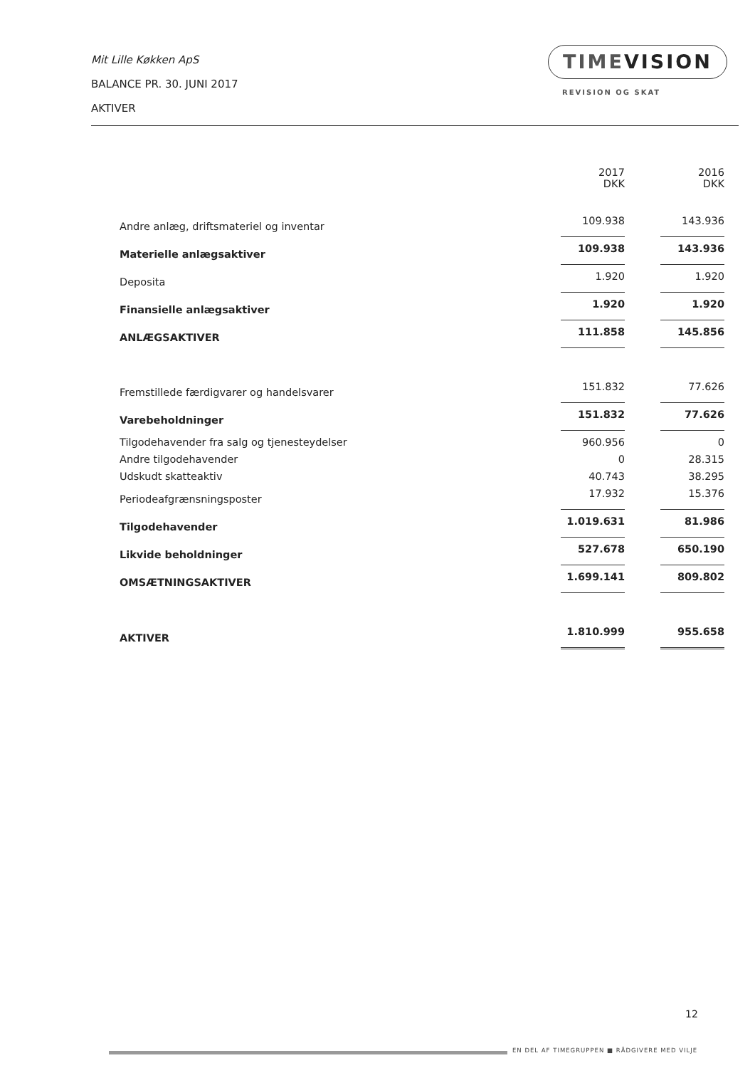Mit Lille Køkken ApS
BALANCE PR. 30. JUNI 2017
AKTIVER
TIMEVISION
REVISION OG SKAT
| | 2017 DKK | 2016 DKK |
| Andre anlæg, driftsmateriel og inventar | 109.938 | 143.936 |
| Materielle anlægsaktiver | 109.938 | 143.936 |
| Deposita | 1.920 | 1.920 |
| Finansielle anlægsaktiver | 1.920 | 1.920 |
| ANLÆGSAKTIVER | 111.858 | 145.856 |
| Fremstillede færdigvarer og handelsvarer | 151.832 | 77.626 |
| Varebeholdninger | 151.832 | 77.626 |
| Tilgodehavender fra salg og tjenesteydelser | 960.956 | 0 |
| Andre tilgodehavender | 0 | 28.315 |
| Udskudt skatteaktiv | 40.743 | 38.295 |
| Periodeafgrænsningsposter | 17.932 | 15.376 |
| Tilgodehavender | 1.019.631 | 81.986 |
| Likvide beholdninger | 527.678 | 650.190 |
| OMSÆTNINGSAKTIVER | 1.699.141 | 809.802 |
| AKTIVER | 1.810.999 | 955.658 |
12
EN DEL AF TIMEGRUPPEN ■ RÅDGIVERE MED VILJE